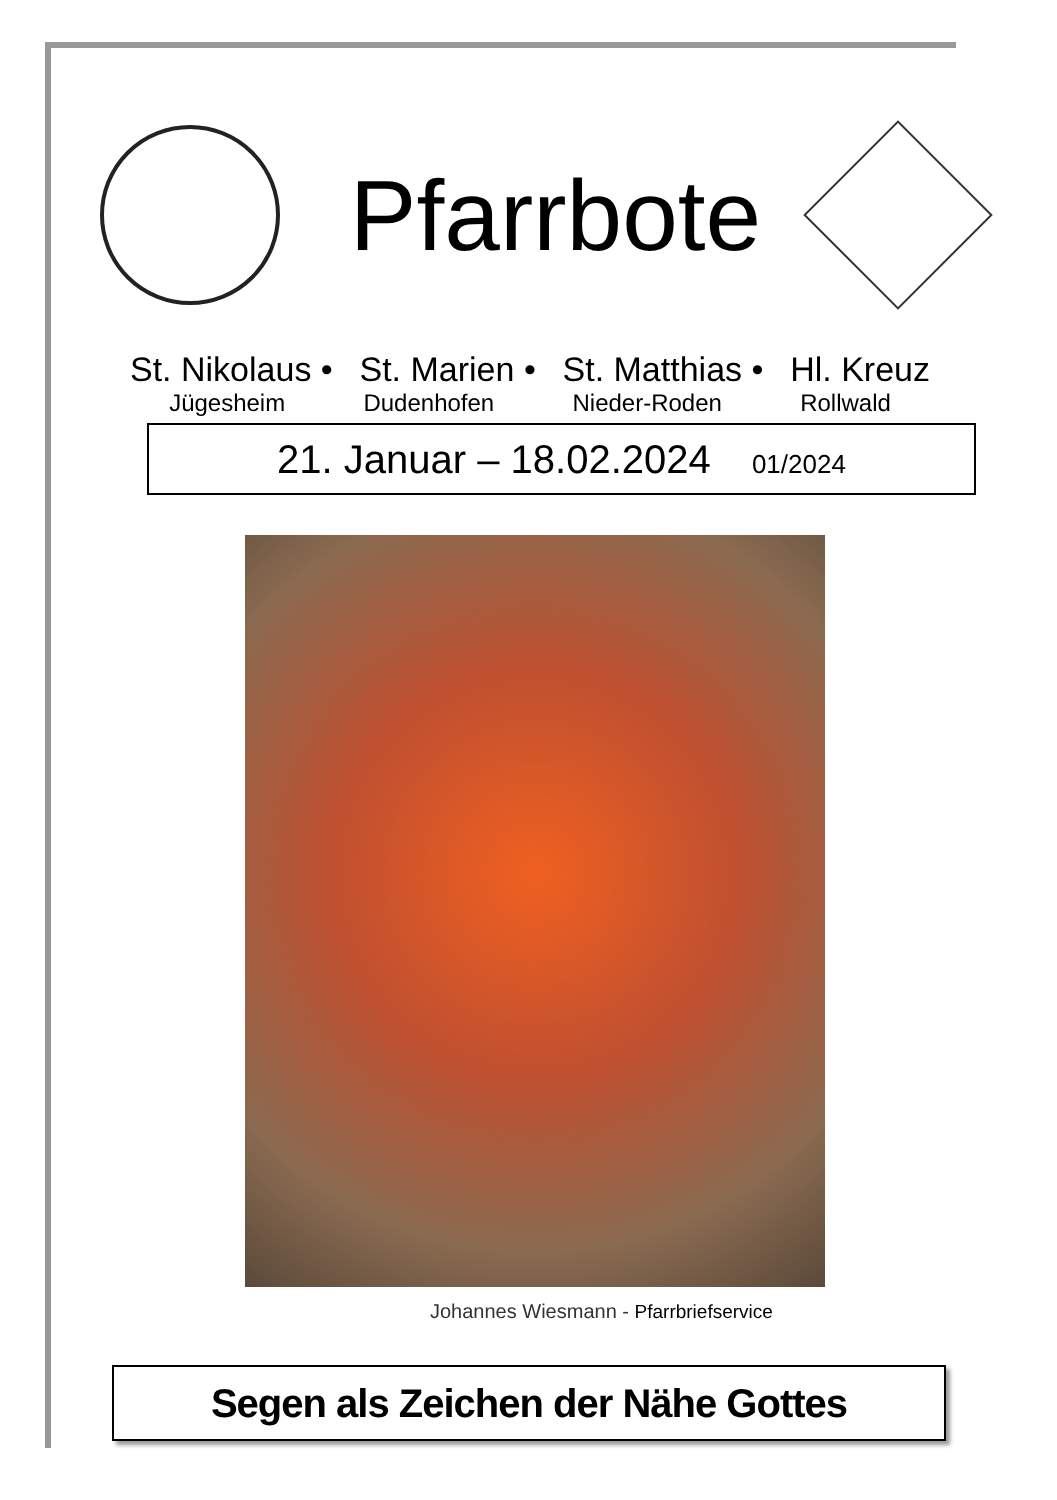Pfarrbote
St. Nikolaus • St. Marien • St. Matthias • Hl. Kreuz
Jügesheim Dudenhofen Nieder-Roden Rollwald
21. Januar – 18.02.2024 01/2024
Johannes Wiesmann - Pfarrbriefservice
Segen als Zeichen der Nähe Gottes